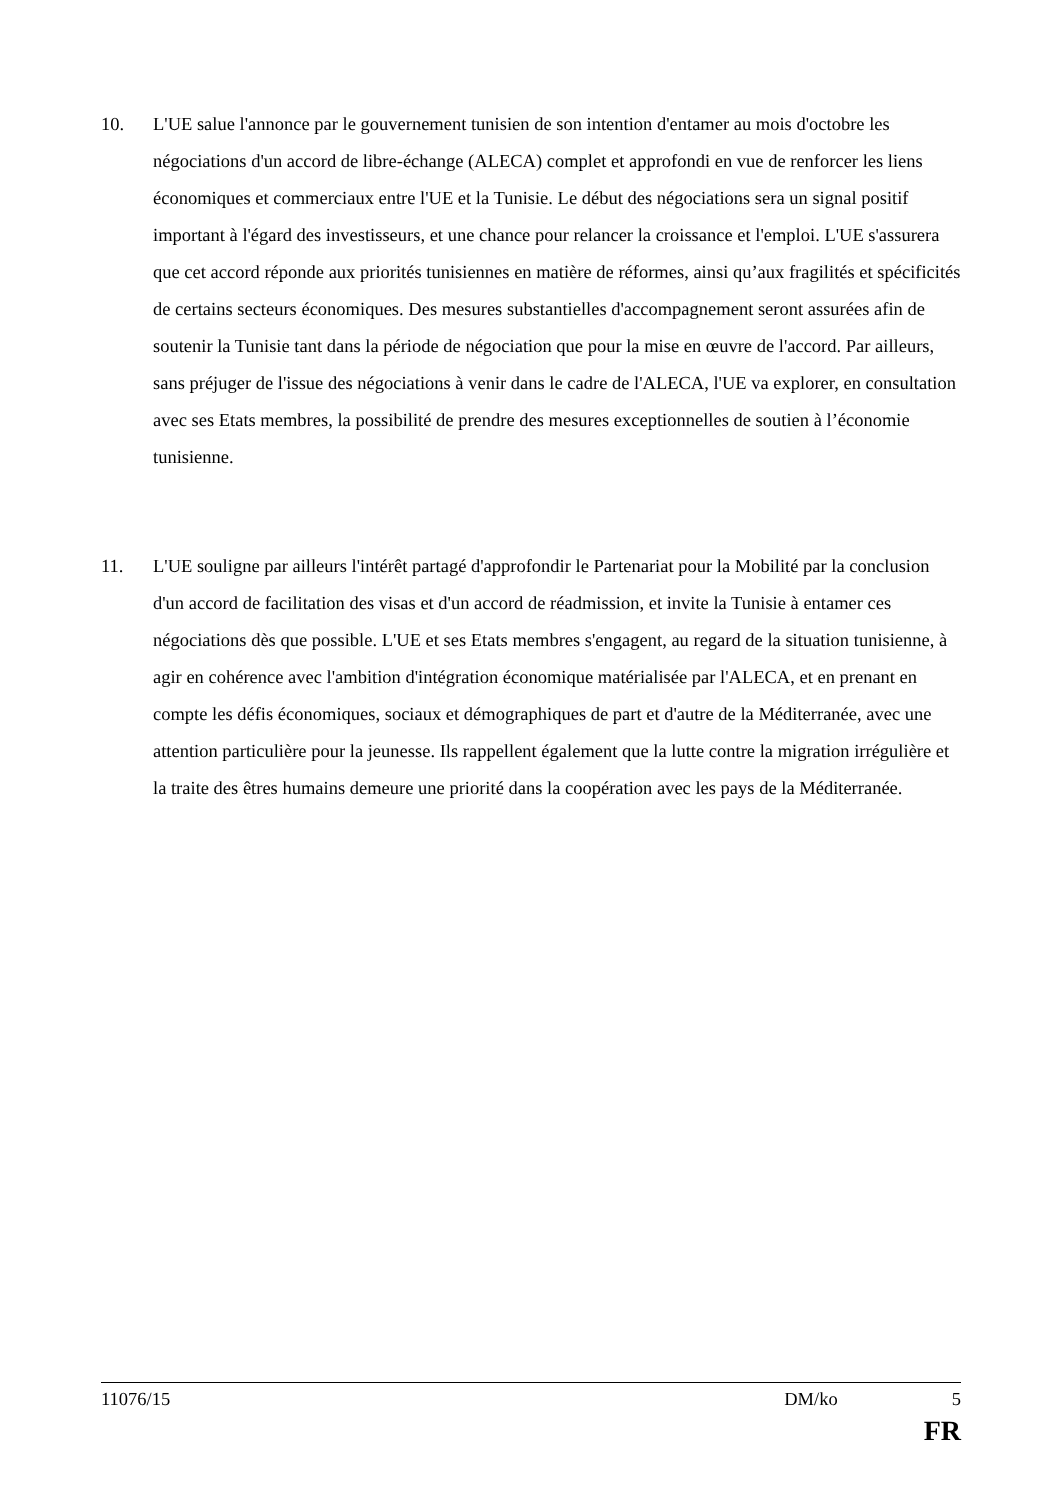10. L'UE salue l'annonce par le gouvernement tunisien de son intention d'entamer au mois d'octobre les négociations d'un accord de libre-échange (ALECA) complet et approfondi en vue de renforcer les liens économiques et commerciaux entre l'UE et la Tunisie. Le début des négociations sera un signal positif important à l'égard des investisseurs, et une chance pour relancer la croissance et l'emploi. L'UE s'assurera que cet accord réponde aux priorités tunisiennes en matière de réformes, ainsi qu’aux fragilités et spécificités de certains secteurs économiques. Des mesures substantielles d'accompagnement seront assurées afin de soutenir la Tunisie tant dans la période de négociation que pour la mise en œuvre de l'accord. Par ailleurs, sans préjuger de l'issue des négociations à venir dans le cadre de l'ALECA, l'UE va explorer, en consultation avec ses Etats membres, la possibilité de prendre des mesures exceptionnelles de soutien à l’économie tunisienne.
11. L'UE souligne par ailleurs l'intérêt partagé d'approfondir le Partenariat pour la Mobilité par la conclusion d'un accord de facilitation des visas et d'un accord de réadmission, et invite la Tunisie à entamer ces négociations dès que possible. L'UE et ses Etats membres s'engagent, au regard de la situation tunisienne, à agir en cohérence avec l'ambition d'intégration économique matérialisée par l'ALECA, et en prenant en compte les défis économiques, sociaux et démographiques de part et d'autre de la Méditerranée, avec une attention particulière pour la jeunesse. Ils rappellent également que la lutte contre la migration irrégulière et la traite des êtres humains demeure une priorité dans la coopération avec les pays de la Méditerranée.
11076/15 DM/ko 5
FR